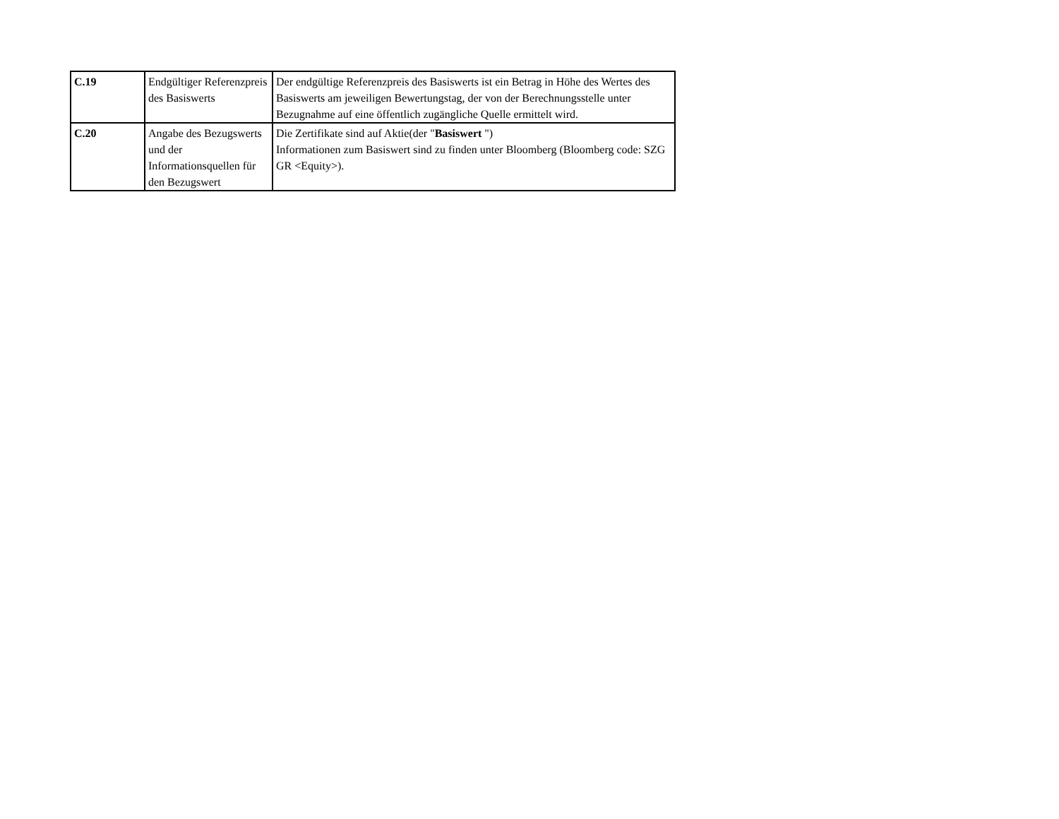| C.19 | Endgültiger Referenzpreis des Basiswerts | Der endgültige Referenzpreis des Basiswerts ist ein Betrag in Höhe des Wertes des Basiswerts am jeweiligen Bewertungstag, der von der Berechnungsstelle unter Bezugnahme auf eine öffentlich zugängliche Quelle ermittelt wird. |
| C.20 | Angabe des Bezugswerts und der Informationsquellen für den Bezugswert | Die Zertifikate sind auf Aktie(der " Basiswert ") Informationen zum Basiswert sind zu finden unter Bloomberg (Bloomberg code: SZG GR <Equity>). |